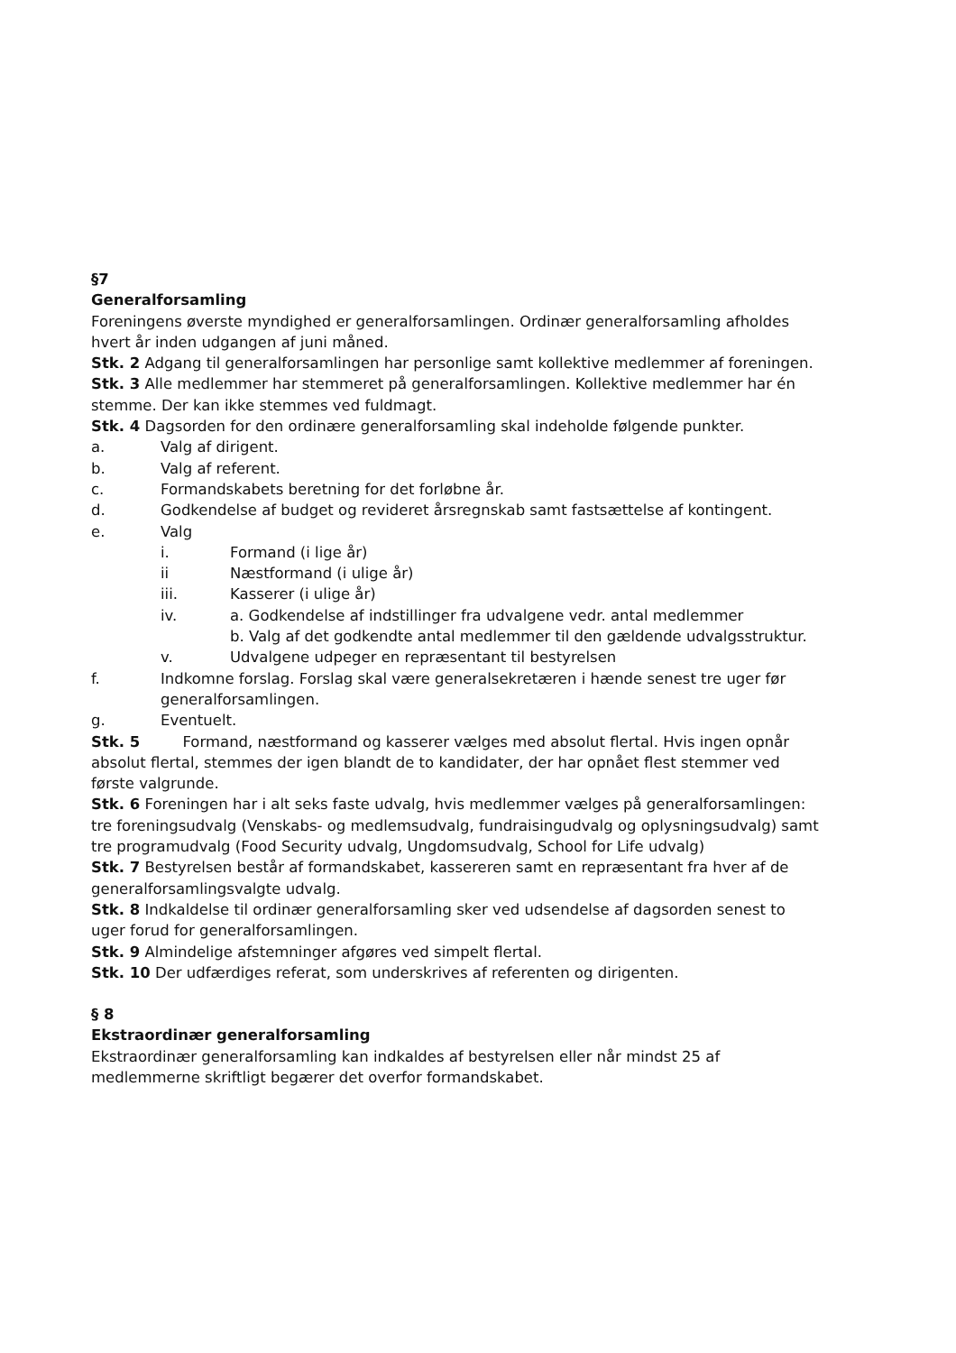§7
Generalforsamling
Foreningens øverste myndighed er generalforsamlingen. Ordinær generalforsamling afholdes hvert år inden udgangen af juni måned.
Stk. 2 Adgang til generalforsamlingen har personlige samt kollektive medlemmer af foreningen.
Stk. 3 Alle medlemmer har stemmeret på generalforsamlingen. Kollektive medlemmer har én stemme. Der kan ikke stemmes ved fuldmagt.
Stk. 4 Dagsorden for den ordinære generalforsamling skal indeholde følgende punkter.
a. Valg af dirigent.
b. Valg af referent.
c. Formandskabets beretning for det forløbne år.
d. Godkendelse af budget og revideret årsregnskab samt fastsættelse af kontingent.
e. Valg
i. Formand (i lige år)
ii Næstformand (i ulige år)
iii. Kasserer (i ulige år)
iv. a. Godkendelse af indstillinger fra udvalgene vedr. antal medlemmer
b. Valg af det godkendte antal medlemmer til den gældende udvalgsstruktur.
v. Udvalgene udpeger en repræsentant til bestyrelsen
f. Indkomne forslag. Forslag skal være generalsekretæren i hænde senest tre uger før generalforsamlingen.
g. Eventuelt.
Stk. 5 Formand, næstformand og kasserer vælges med absolut flertal. Hvis ingen opnår absolut flertal, stemmes der igen blandt de to kandidater, der har opnået flest stemmer ved første valgrunde.
Stk. 6 Foreningen har i alt seks faste udvalg, hvis medlemmer vælges på generalforsamlingen: tre foreningsudvalg (Venskabs- og medlemsudvalg, fundraisingudvalg og oplysningsudvalg) samt tre programudvalg (Food Security udvalg, Ungdomsudvalg, School for Life udvalg)
Stk. 7 Bestyrelsen består af formandskabet, kassereren samt en repræsentant fra hver af de generalforsamlingsvalgte udvalg.
Stk. 8 Indkaldelse til ordinær generalforsamling sker ved udsendelse af dagsorden senest to uger forud for generalforsamlingen.
Stk. 9 Almindelige afstemninger afgøres ved simpelt flertal.
Stk. 10 Der udfærdiges referat, som underskrives af referenten og dirigenten.
§ 8
Ekstraordinær generalforsamling
Ekstraordinær generalforsamling kan indkaldes af bestyrelsen eller når mindst 25 af medlemmerne skriftligt begærer det overfor formandskabet.